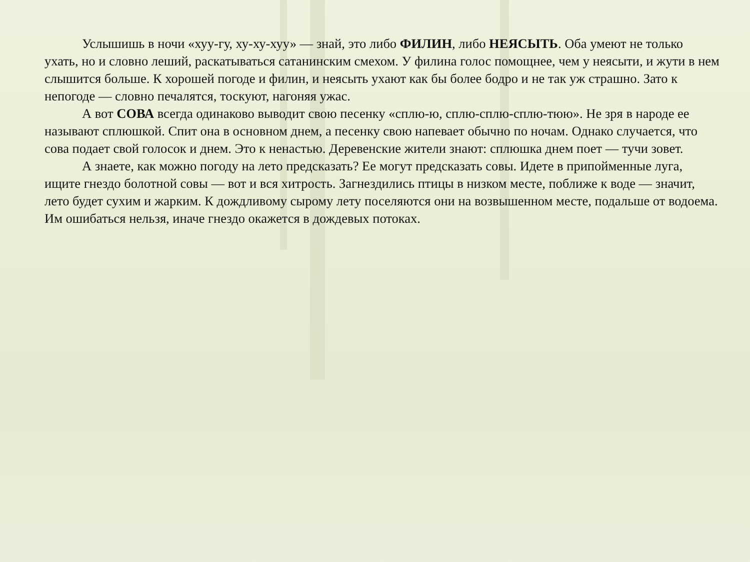Услышишь в ночи «хуу-гу, ху-ху-хуу» — знай, это либо ФИЛИН, либо НЕЯСЫТЬ. Оба умеют не только ухать, но и словно леший, раскатываться сатанинским смехом. У филина голос помощнее, чем у неясыти, и жути в нем слышится больше. К хорошей погоде и филин, и неясыть ухают как бы более бодро и не так уж страшно. Зато к непогоде — словно печалятся, тоскуют, нагоняя ужас.
А вот СОВА всегда одинаково выводит свою песенку «сплю-ю, сплю-сплю-сплю-тюю». Не зря в народе ее называют сплюшкой. Спит она в основном днем, а песенку свою напевает обычно по ночам. Однако случается, что сова подает свой голосок и днем. Это к ненастью. Деревенские жители знают: сплюшка днем поет — тучи зовет.
А знаете, как можно погоду на лето предсказать? Ее могут предсказать совы. Идете в припойменные луга, ищите гнездо болотной совы — вот и вся хитрость. Загнездились птицы в низком месте, поближе к воде — значит, лето будет сухим и жарким. К дождливому сырому лету поселяются они на возвышенном месте, подальше от водоема. Им ошибаться нельзя, иначе гнездо окажется в дождевых потоках.